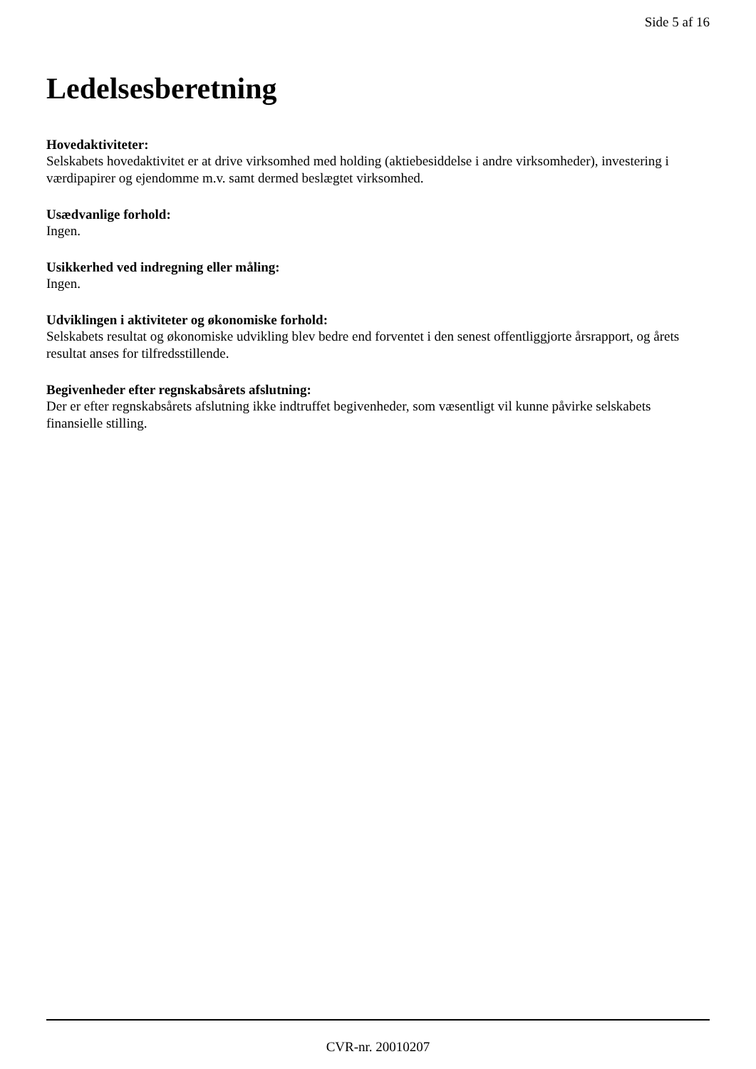Side 5 af 16
Ledelsesberetning
Hovedaktiviteter:
Selskabets hovedaktivitet er at drive virksomhed med holding (aktiebesiddelse i andre virksomheder), investering i værdipapirer og ejendomme m.v. samt dermed beslægtet virksomhed.
Usædvanlige forhold:
Ingen.
Usikkerhed ved indregning eller måling:
Ingen.
Udviklingen i aktiviteter og økonomiske forhold:
Selskabets resultat og økonomiske udvikling blev bedre end forventet i den senest offentliggjorte årsrapport, og årets resultat anses for tilfredsstillende.
Begivenheder efter regnskabsårets afslutning:
Der er efter regnskabsårets afslutning ikke indtruffet begivenheder, som væsentligt vil kunne påvirke selskabets finansielle stilling.
CVR-nr. 20010207